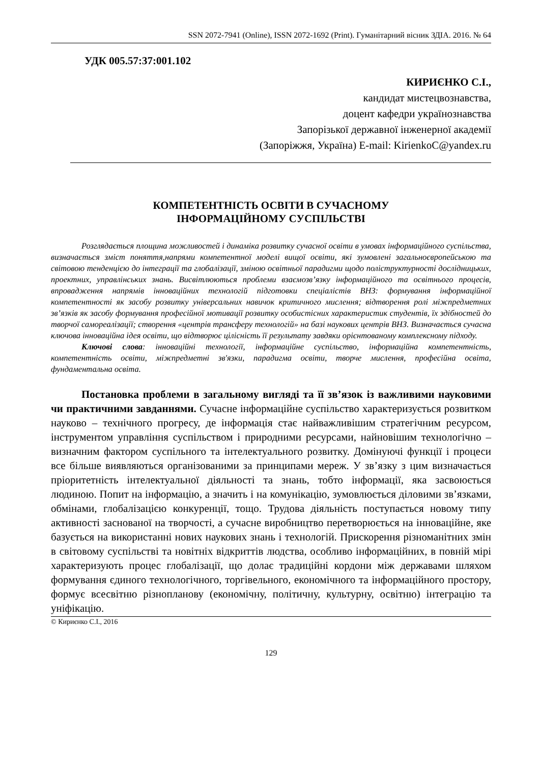SSN 2072-7941 (Online), ISSN 2072-1692 (Print). Гуманітарний вісник ЗДІА. 2016. № 64
УДК 005.57:37:001.102
КИРИЄНКО С.І.,
кандидат мистецвознавства,
доцент кафедри українознавства
Запорізької державної інженерної академії
(Запоріжжя, Україна) E-mail: KirienkoC@yandex.ru
КОМПЕТЕНТНІСТЬ ОСВІТИ В СУЧАСНОМУ
ІНФОРМАЦІЙНОМУ СУСПІЛЬСТВІ
Розглядається площина можливостей і динаміка розвитку сучасної освіти в умовах інформаційного суспільства, визначається зміст поняття,напрями компетентної моделі вищої освіти, які зумовлені загальноєвропейською та світовою тенденцією до інтеграції та глобалізації, зміною освітньої парадигми щодо поліструктурності дослідницьких, проектних, управлінських знань. Висвітлюються проблеми взаємозв’язку інформаційного та освітнього процесів, впровадження напрямів інноваційних технологій підготовки спеціалістів ВНЗ: формування інформаційної компетентності як засобу розвитку універсальних навичок критичного мислення; відтворення ролі міжпредметних зв’язків як засобу формування професійної мотивації розвитку особистісних характеристик студентів, їх здібностей до творчої самореалізації; створення «центрів трансферу технологій» на базі наукових центрів ВНЗ. Визначається сучасна ключова інноваційна ідея освіти, що відтворює цілісність її результату завдяки орієнтованому комплексному підходу.
Ключові слова: інноваційні технології, інформаційне суспільство, інформаційна компетентність, компетентність освіти, міжпредметні зв'язки, парадигма освіти, творче мислення, професійна освіта, фундаментальна освіта.
Постановка проблеми в загальному вигляді та її зв’язок із важливими науковими чи практичними завданнями. Сучасне інформаційне суспільство характеризується розвитком науково – технічного прогресу, де інформація стає найважливішим стратегічним ресурсом, інструментом управління суспільством і природними ресурсами, найновішим технологічно – визначним фактором суспільного та інтелектуального розвитку. Домінуючі функції і процеси все більше виявляються організованими за принципами мереж. У зв’язку з цим визначається пріоритетність інтелектуальної діяльності та знань, тобто інформації, яка засвоюється людиною. Попит на інформацію, а значить і на комунікацію, зумовлюється діловими зв’язками, обмінами, глобалізацією конкуренції, тощо. Трудова діяльність поступається новому типу активності заснованої на творчості, а сучасне виробництво перетворюється на інноваційне, яке базується на використанні нових наукових знань і технологій. Прискорення різноманітних змін в світовому суспільстві та новітніх відкриттів людства, особливо інформаційних, в повній мірі характеризують процес глобалізації, що долає традиційні кордони між державами шляхом формування єдиного технологічного, торгівельного, економічного та інформаційного простору, формує всесвітню різнопланову (економічну, політичну, культурну, освітню) інтеграцію та уніфікацію.
© Кириєнко С.І., 2016
129